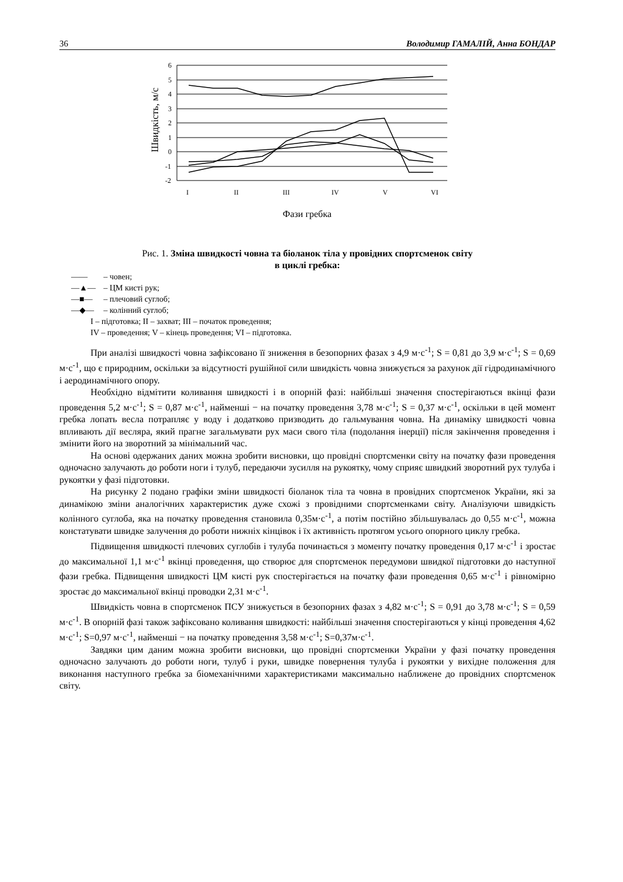36 Володимир ГАМАЛІЙ, Анна БОНДАР
6
5
4
3
2
1
0
-1
-2
I
II
III
IV
V
VI
Фази гребка
Швидкість, м/с
Рис. 1. Зміна швидкості човна та біоланок тіла у провідних спортсменок світу
в циклі гребка:
—— – човен;
—▲— – ЦМ кисті рук;
—■— – плечовий суглоб;
—◆— – колінний суглоб;
I – підготовка; II – захват; III – початок проведення;
IV – проведення; V – кінець проведення; VI – підготовка.
При аналізі швидкості човна зафіксовано її зниження в безопорних фазах з 4,9 м·с<sup>-1</sup>; S = 0,81 до 3,9 м·с<sup>-1</sup>; S = 0,69 м·с<sup>-1</sup>, що є природним, оскільки за відсутності рушійної сили швидкість човна знижується за рахунок дії гідродинамічного і аеродинамічного опору.
Необхідно відмітити коливання швидкості і в опорній фазі: найбільші значення спостерігаються вкінці фази проведення 5,2 м·с<sup>-1</sup>; S = 0,87 м·с<sup>-1</sup>, найменші − на початку проведення 3,78 м·с<sup>-1</sup>; S = 0,37 м·с<sup>-1</sup>, оскільки в цей момент гребка лопать весла потрапляє у воду і додатково призводить до гальмування човна. На динаміку швидкості човна впливають дії весляра, який прагне загальмувати рух маси свого тіла (подолання інерції) після закінчення проведення і змінити його на зворотний за мінімальний час.
На основі одержаних даних можна зробити висновки, що провідні спортсменки світу на початку фази проведення одночасно залучають до роботи ноги і тулуб, передаючи зусилля на рукоятку, чому сприяє швидкий зворотний рух тулуба і рукоятки у фазі підготовки.
На рисунку 2 подано графіки зміни швидкості біоланок тіла та човна в провідних спортсменок України, які за динамікою зміни аналогічних характеристик дуже схожі з провідними спортсменками світу. Аналізуючи швидкість колінного суглоба, яка на початку проведення становила 0,35м·с<sup>-1</sup>, а потім постійно збільшувалась до 0,55 м·с<sup>-1</sup>, можна констатувати швидке залучення до роботи нижніх кінцівок і їх активність протягом усього опорного циклу гребка.
Підвищення швидкості плечових суглобів і тулуба починається з моменту початку проведення 0,17 м·с<sup>-1</sup> і зростає до максимальної 1,1 м·с<sup>-1</sup> вкінці проведення, що створює для спортсменок передумови швидкої підготовки до наступної фази гребка. Підвищення швидкості ЦМ кисті рук спостерігається на початку фази проведення 0,65 м·с<sup>-1</sup> і рівномірно зростає до максимальної вкінці проводки 2,31 м·с<sup>-1</sup>.
Швидкість човна в спортсменок ПСУ знижується в безопорних фазах з 4,82 м·с<sup>-1</sup>; S = 0,91 до 3,78 м·с<sup>-1</sup>; S = 0,59 м·с<sup>-1</sup>. В опорній фазі також зафіксовано коливання швидкості: найбільші значення спостерігаються у кінці проведення 4,62 м·с<sup>-1</sup>; S=0,97 м·с<sup>-1</sup>, найменші − на початку проведення 3,58 м·с<sup>-1</sup>; S=0,37м·с<sup>-1</sup>.
Завдяки цим даним можна зробити висновки, що провідні спортсменки України у фазі початку проведення одночасно залучають до роботи ноги, тулуб і руки, швидке повернення тулуба і рукоятки у вихідне положення для виконання наступного гребка за біомеханічними характеристиками максимально наближене до провідних спортсменок світу.